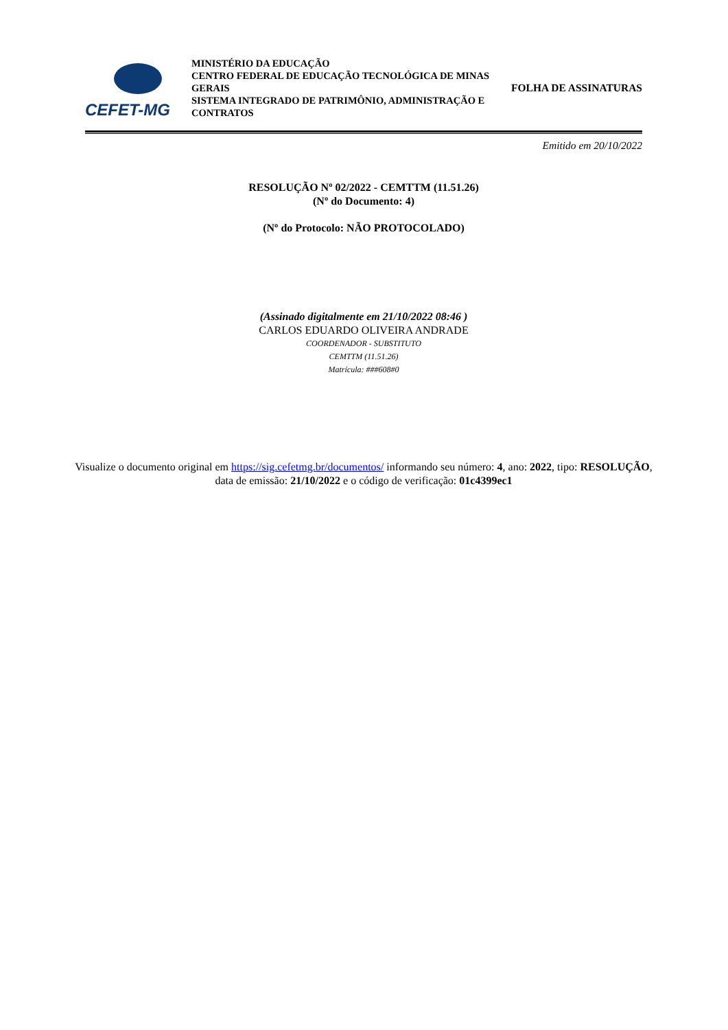CEFET-MG
MINISTÉRIO DA EDUCAÇÃO
CENTRO FEDERAL DE EDUCAÇÃO TECNOLÓGICA DE MINAS GERAIS
SISTEMA INTEGRADO DE PATRIMÔNIO, ADMINISTRAÇÃO E CONTRATOS
FOLHA DE ASSINATURAS
Emitido em 20/10/2022
RESOLUÇÃO Nº 02/2022 - CEMTTM (11.51.26)
(Nº do Documento: 4)
(Nº do Protocolo: NÃO PROTOCOLADO)
(Assinado digitalmente em 21/10/2022 08:46 )
CARLOS EDUARDO OLIVEIRA ANDRADE
COORDENADOR - SUBSTITUTO
CEMTTM (11.51.26)
Matrícula: ###608#0
Visualize o documento original em https://sig.cefetmg.br/documentos/ informando seu número: 4, ano: 2022, tipo: RESOLUÇÃO, data de emissão: 21/10/2022 e o código de verificação: 01c4399ec1